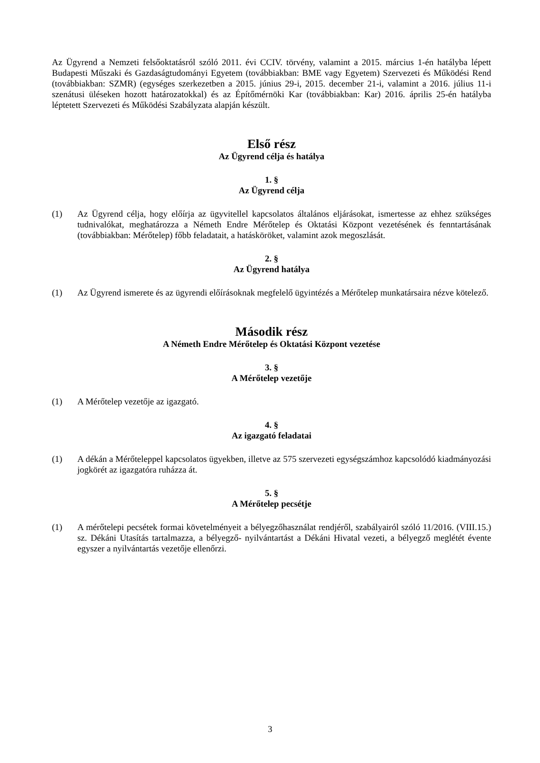Az Ügyrend a Nemzeti felsőoktatásról szóló 2011. évi CCIV. törvény, valamint a 2015. március 1-én hatályba lépett Budapesti Műszaki és Gazdaságtudományi Egyetem (továbbiakban: BME vagy Egyetem) Szervezeti és Működési Rend (továbbiakban: SZMR) (egységes szerkezetben a 2015. június 29-i, 2015. december 21-i, valamint a 2016. július 11-i szenátusi üléseken hozott határozatokkal) és az Építőmérnöki Kar (továbbiakban: Kar) 2016. április 25-én hatályba léptetett Szervezeti és Működési Szabályzata alapján készült.
Első rész
Az Ügyrend célja és hatálya
1. §
Az Ügyrend célja
(1) Az Ügyrend célja, hogy előírja az ügyvitellel kapcsolatos általános eljárásokat, ismertesse az ehhez szükséges tudnivalókat, meghatározza a Németh Endre Mérőtelep és Oktatási Központ vezetésének és fenntartásának (továbbiakban: Mérőtelep) főbb feladatait, a hatásköröket, valamint azok megoszlását.
2. §
Az Ügyrend hatálya
(1) Az Ügyrend ismerete és az ügyrendi előírásoknak megfelelő ügyintézés a Mérőtelep munkatársaira nézve kötelező.
Második rész
A Németh Endre Mérőtelep és Oktatási Központ vezetése
3. §
A Mérőtelep vezetője
(1) A Mérőtelep vezetője az igazgató.
4. §
Az igazgató feladatai
(1) A dékán a Mérőteleppel kapcsolatos ügyekben, illetve az 575 szervezeti egységszámhoz kapcsolódó kiadmányozási jogkörét az igazgatóra ruházza át.
5. §
A Mérőtelep pecsétje
(1) A mérőtelepi pecsétek formai követelményeit a bélyegzőhasználat rendjéről, szabályairól szóló 11/2016. (VIII.15.) sz. Dékáni Utasítás tartalmazza, a bélyegző- nyilvántartást a Dékáni Hivatal vezeti, a bélyegző meglétét évente egyszer a nyilvántartás vezetője ellenőrzi.
3